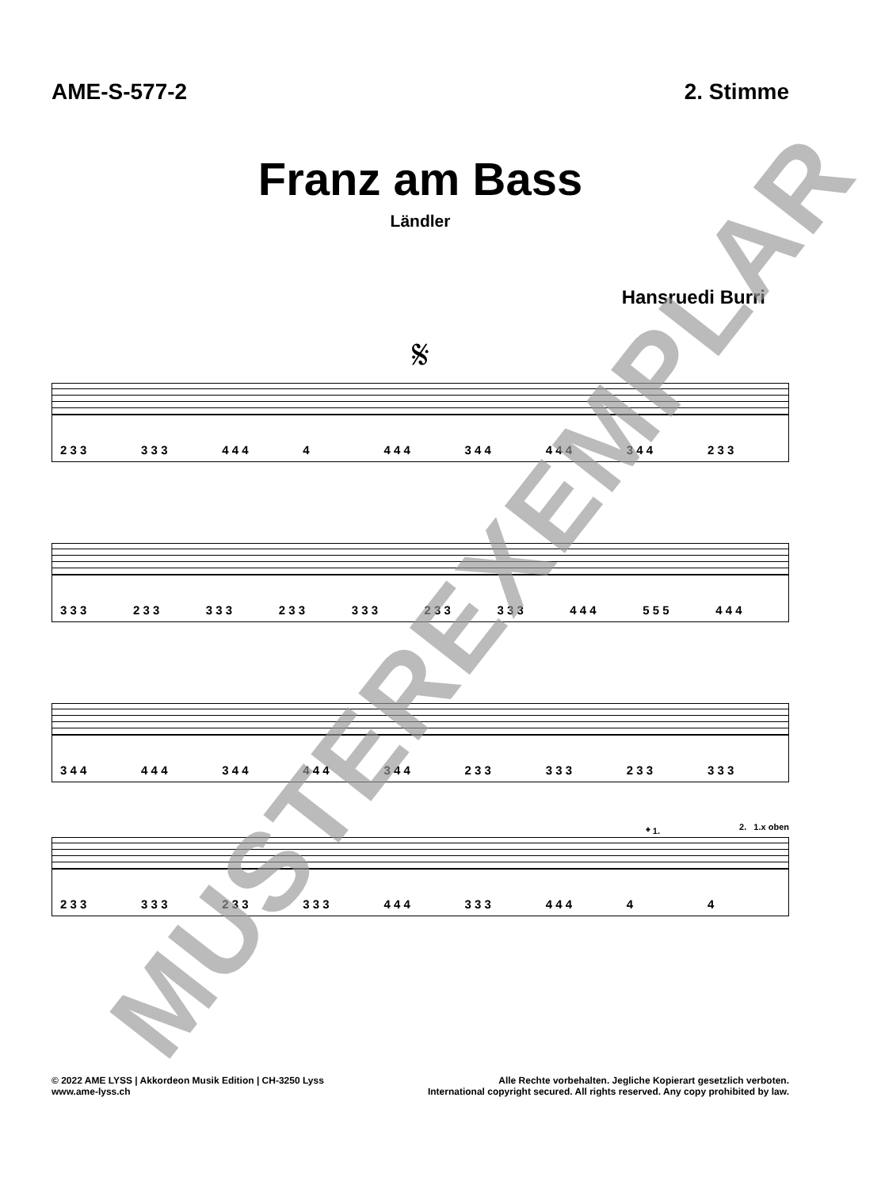AME-S-577-2 2. Stimme
Franz am Bass
Ländler
Hansruedi Burri
𝄋
2 3 3 3 3 3 4 4 4 4 4 4 4 3 4 4 4 4 4 3 4 4 2 3 3
3 3 3 2 3 3 3 3 3 2 3 3 3 3 3 2 3 3 3 3 3 4 4 4 5 5 5 4 4 4
3 4 4 4 4 4 3 4 4 4 4 4 3 4 4 2 3 3 3 3 3 2 3 3 3 3 3
𝄌 1. 2. 1.x oben
2 3 3 3 3 3 2 3 3 3 3 3 4 4 4 3 3 3 4 4 4 4 4
MUSTEREXEMPLAR
© 2022 AME LYSS | Akkordeon Musik Edition | CH-3250 Lyss
www.ame-lyss.ch
Alle Rechte vorbehalten. Jegliche Kopierart gesetzlich verboten.
International copyright secured. All rights reserved. Any copy prohibited by law.